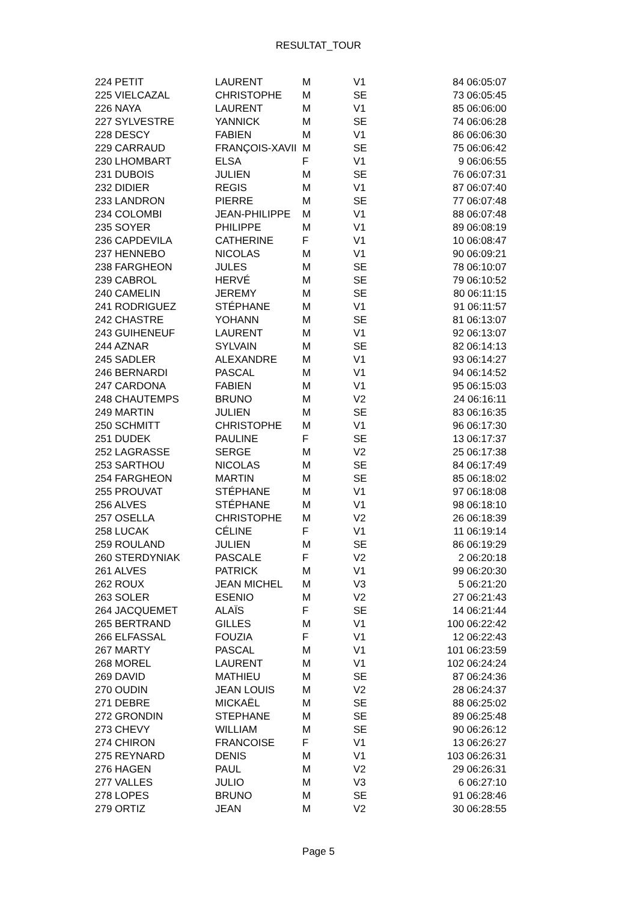RESULTAT_TOUR
| 224 PETIT | LAURENT | M | V1 | 84 06:05:07 |
| 225 VIELCAZAL | CHRISTOPHE | M | SE | 73 06:05:45 |
| 226 NAYA | LAURENT | M | V1 | 85 06:06:00 |
| 227 SYLVESTRE | YANNICK | M | SE | 74 06:06:28 |
| 228 DESCY | FABIEN | M | V1 | 86 06:06:30 |
| 229 CARRAUD | FRANÇOIS-XAVII | M | SE | 75 06:06:42 |
| 230 LHOMBART | ELSA | F | V1 | 9 06:06:55 |
| 231 DUBOIS | JULIEN | M | SE | 76 06:07:31 |
| 232 DIDIER | REGIS | M | V1 | 87 06:07:40 |
| 233 LANDRON | PIERRE | M | SE | 77 06:07:48 |
| 234 COLOMBI | JEAN-PHILIPPE | M | V1 | 88 06:07:48 |
| 235 SOYER | PHILIPPE | M | V1 | 89 06:08:19 |
| 236 CAPDEVILA | CATHERINE | F | V1 | 10 06:08:47 |
| 237 HENNEBO | NICOLAS | M | V1 | 90 06:09:21 |
| 238 FARGHEON | JULES | M | SE | 78 06:10:07 |
| 239 CABROL | HERVÉ | M | SE | 79 06:10:52 |
| 240 CAMELIN | JEREMY | M | SE | 80 06:11:15 |
| 241 RODRIGUEZ | STÉPHANE | M | V1 | 91 06:11:57 |
| 242 CHASTRE | YOHANN | M | SE | 81 06:13:07 |
| 243 GUIHENEUF | LAURENT | M | V1 | 92 06:13:07 |
| 244 AZNAR | SYLVAIN | M | SE | 82 06:14:13 |
| 245 SADLER | ALEXANDRE | M | V1 | 93 06:14:27 |
| 246 BERNARDI | PASCAL | M | V1 | 94 06:14:52 |
| 247 CARDONA | FABIEN | M | V1 | 95 06:15:03 |
| 248 CHAUTEMPS | BRUNO | M | V2 | 24 06:16:11 |
| 249 MARTIN | JULIEN | M | SE | 83 06:16:35 |
| 250 SCHMITT | CHRISTOPHE | M | V1 | 96 06:17:30 |
| 251 DUDEK | PAULINE | F | SE | 13 06:17:37 |
| 252 LAGRASSE | SERGE | M | V2 | 25 06:17:38 |
| 253 SARTHOU | NICOLAS | M | SE | 84 06:17:49 |
| 254 FARGHEON | MARTIN | M | SE | 85 06:18:02 |
| 255 PROUVAT | STÉPHANE | M | V1 | 97 06:18:08 |
| 256 ALVES | STÉPHANE | M | V1 | 98 06:18:10 |
| 257 OSELLA | CHRISTOPHE | M | V2 | 26 06:18:39 |
| 258 LUCAK | CÉLINE | F | V1 | 11 06:19:14 |
| 259 ROULAND | JULIEN | M | SE | 86 06:19:29 |
| 260 STERDYNIAK | PASCALE | F | V2 | 2 06:20:18 |
| 261 ALVES | PATRICK | M | V1 | 99 06:20:30 |
| 262 ROUX | JEAN MICHEL | M | V3 | 5 06:21:20 |
| 263 SOLER | ESENIO | M | V2 | 27 06:21:43 |
| 264 JACQUEMET | ALAÏS | F | SE | 14 06:21:44 |
| 265 BERTRAND | GILLES | M | V1 | 100 06:22:42 |
| 266 ELFASSAL | FOUZIA | F | V1 | 12 06:22:43 |
| 267 MARTY | PASCAL | M | V1 | 101 06:23:59 |
| 268 MOREL | LAURENT | M | V1 | 102 06:24:24 |
| 269 DAVID | MATHIEU | M | SE | 87 06:24:36 |
| 270 OUDIN | JEAN LOUIS | M | V2 | 28 06:24:37 |
| 271 DEBRE | MICKAËL | M | SE | 88 06:25:02 |
| 272 GRONDIN | STEPHANE | M | SE | 89 06:25:48 |
| 273 CHEVY | WILLIAM | M | SE | 90 06:26:12 |
| 274 CHIRON | FRANCOISE | F | V1 | 13 06:26:27 |
| 275 REYNARD | DENIS | M | V1 | 103 06:26:31 |
| 276 HAGEN | PAUL | M | V2 | 29 06:26:31 |
| 277 VALLES | JULIO | M | V3 | 6 06:27:10 |
| 278 LOPES | BRUNO | M | SE | 91 06:28:46 |
| 279 ORTIZ | JEAN | M | V2 | 30 06:28:55 |
Page 5